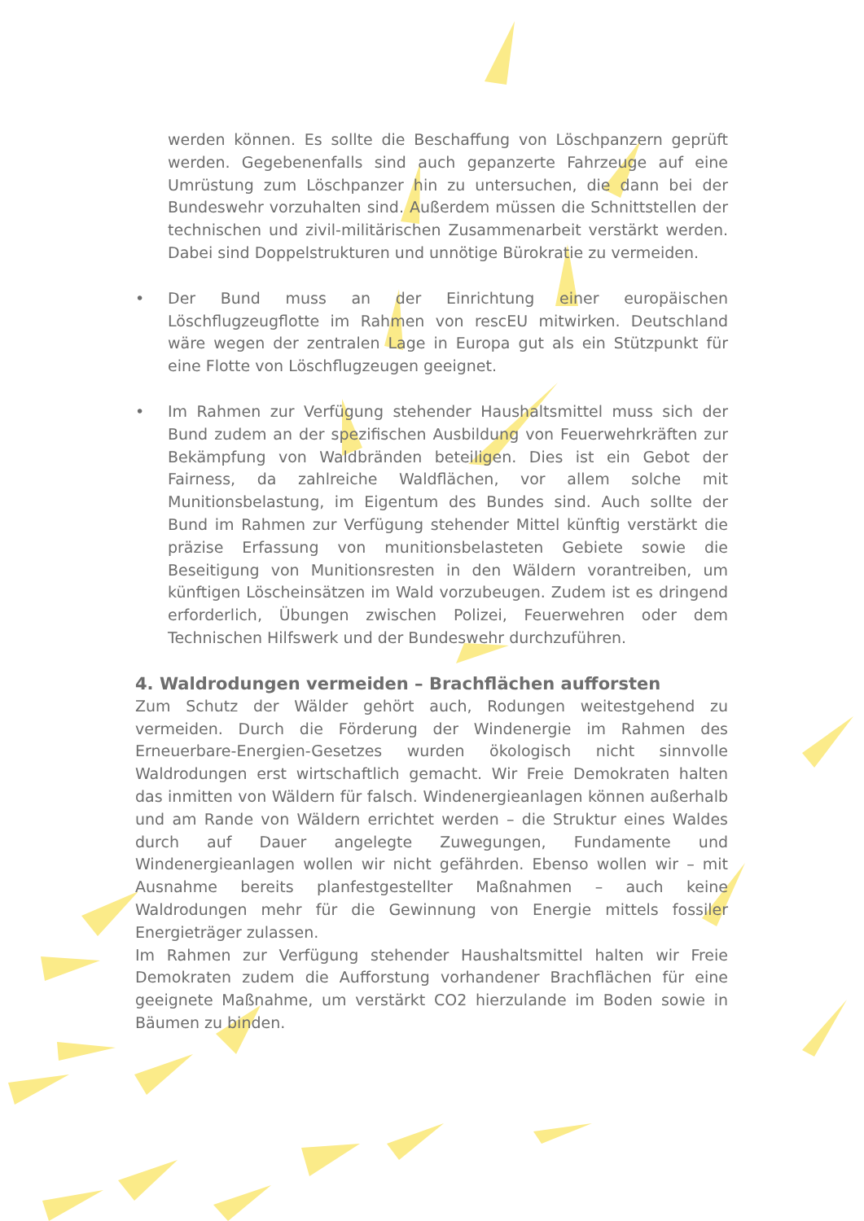werden können. Es sollte die Beschaffung von Löschpanzern geprüft werden. Gegebenenfalls sind auch gepanzerte Fahrzeuge auf eine Umrüstung zum Löschpanzer hin zu untersuchen, die dann bei der Bundeswehr vorzuhalten sind. Außerdem müssen die Schnittstellen der technischen und zivil-militärischen Zusammenarbeit verstärkt werden. Dabei sind Doppelstrukturen und unnötige Bürokratie zu vermeiden.
• Der Bund muss an der Einrichtung einer europäischen Löschflugzeugflotte im Rahmen von rescEU mitwirken. Deutschland wäre wegen der zentralen Lage in Europa gut als ein Stützpunkt für eine Flotte von Löschflugzeugen geeignet.
• Im Rahmen zur Verfügung stehender Haushaltsmittel muss sich der Bund zudem an der spezifischen Ausbildung von Feuerwehrkräften zur Bekämpfung von Waldbränden beteiligen. Dies ist ein Gebot der Fairness, da zahlreiche Waldflächen, vor allem solche mit Munitionsbelastung, im Eigentum des Bundes sind. Auch sollte der Bund im Rahmen zur Verfügung stehender Mittel künftig verstärkt die präzise Erfassung von munitionsbelasteten Gebiete sowie die Beseitigung von Munitionsresten in den Wäldern vorantreiben, um künftigen Löscheinsätzen im Wald vorzubeugen. Zudem ist es dringend erforderlich, Übungen zwischen Polizei, Feuerwehren oder dem Technischen Hilfswerk und der Bundeswehr durchzuführen.
4. Waldrodungen vermeiden – Brachflächen aufforsten
Zum Schutz der Wälder gehört auch, Rodungen weitestgehend zu vermeiden. Durch die Förderung der Windenergie im Rahmen des Erneuerbare-Energien-Gesetzes wurden ökologisch nicht sinnvolle Waldrodungen erst wirtschaftlich gemacht. Wir Freie Demokraten halten das inmitten von Wäldern für falsch. Windenergieanlagen können außerhalb und am Rande von Wäldern errichtet werden – die Struktur eines Waldes durch auf Dauer angelegte Zuwegungen, Fundamente und Windenergieanlagen wollen wir nicht gefährden. Ebenso wollen wir – mit Ausnahme bereits planfestgestellter Maßnahmen – auch keine Waldrodungen mehr für die Gewinnung von Energie mittels fossiler Energieträger zulassen.
Im Rahmen zur Verfügung stehender Haushaltsmittel halten wir Freie Demokraten zudem die Aufforstung vorhandener Brachflächen für eine geeignete Maßnahme, um verstärkt CO2 hierzulande im Boden sowie in Bäumen zu binden.